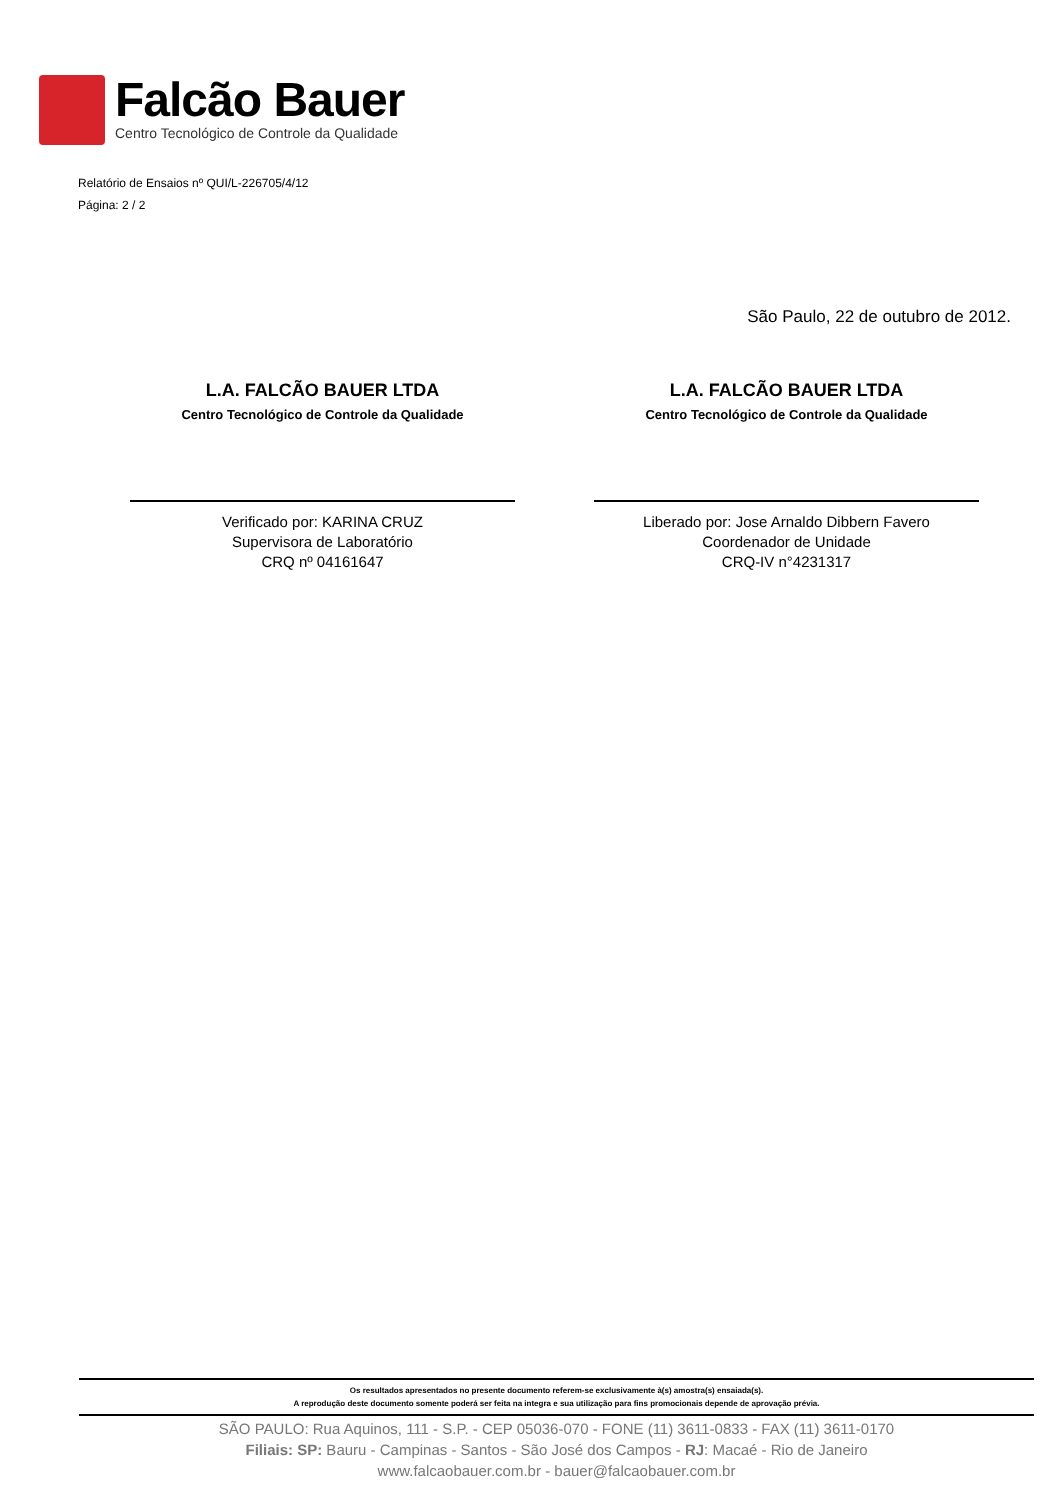Falcão Bauer
Centro Tecnológico de Controle da Qualidade
Relatório de Ensaios nº QUI/L-226705/4/12
Página: 2 / 2
São Paulo, 22 de outubro de 2012.
L.A. FALCÃO BAUER LTDA
Centro Tecnológico de Controle da Qualidade
Verificado por: KARINA CRUZ
Supervisora de Laboratório
CRQ nº 04161647
L.A. FALCÃO BAUER LTDA
Centro Tecnológico de Controle da Qualidade
Liberado por: Jose Arnaldo Dibbern Favero
Coordenador de Unidade
CRQ-IV n°4231317
Os resultados apresentados no presente documento referem-se exclusivamente à(s) amostra(s) ensaiada(s).
A reprodução deste documento somente poderá ser feita na integra e sua utilização para fins promocionais depende de aprovação prévia.
SÃO PAULO: Rua Aquinos, 111 - S.P. - CEP 05036-070 - FONE (11) 3611-0833 - FAX (11) 3611-0170
Filiais: SP: Bauru - Campinas - Santos - São José dos Campos - RJ: Macaé - Rio de Janeiro
www.falcaobauer.com.br - bauer@falcaobauer.com.br